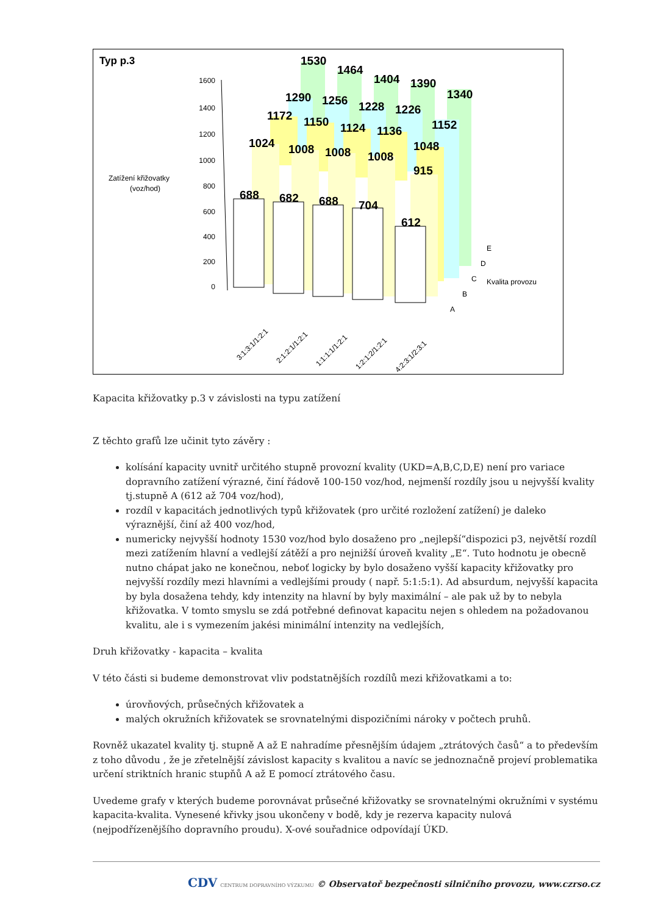Typ p.3
Zatížení křižovatky
(voz/hod)
1600
1400
1200
1000
800
600
400
200
0
1530
1464
1404
1390
1340
1290
1256
1228
1226
1152
1172
1150
1124
1136
1048
1024
1008
1008
1008
915
688
682
688
704
612
E
D
C
B
A
Kvalita provozu
3:1:3:1/1:2:1
2:1:2:1/1:2:1
1:1:1:1/1:2:1
1:2:1:2/1:2:1
4:2:3:1/2:3:1
Kapacita křižovatky p.3 v závislosti na typu zatížení
Z těchto grafů lze učinit tyto závěry :
kolísání kapacity uvnitř určitého stupně provozní kvality (UKD=A,B,C,D,E) není pro variace dopravního zatížení výrazné, činí řádově 100-150 voz/hod, nejmenší rozdíly jsou u nejvyšší kvality tj.stupně A (612 až 704 voz/hod),
rozdíl v kapacitách jednotlivých typů křižovatek (pro určité rozložení zatížení) je daleko výraznější, činí až 400 voz/hod,
numericky nejvyšší hodnoty 1530 voz/hod bylo dosaženo pro „nejlepší“dispozici p3, největší rozdíl mezi zatížením hlavní a vedlejší zátěží a pro nejnižší úroveň kvality „E“. Tuto hodnotu je obecně nutno chápat jako ne konečnou, neboť logicky by bylo dosaženo vyšší kapacity křižovatky pro nejvyšší rozdíly mezi hlavními a vedlejšími proudy ( např. 5:1:5:1). Ad absurdum, nejvyšší kapacita by byla dosažena tehdy, kdy intenzity na hlavní by byly maximální – ale pak už by to nebyla křižovatka. V tomto smyslu se zdá potřebné definovat kapacitu nejen s ohledem na požadovanou kvalitu, ale i s vymezením jakési minimální intenzity na vedlejších,
Druh křižovatky - kapacita – kvalita
V této části si budeme demonstrovat vliv podstatnějších rozdílů mezi křižovatkami a to:
úrovňových, průsečných křižovatek a
malých okružních křižovatek se srovnatelnými dispozičními nároky v počtech pruhů.
Rovněž ukazatel kvality tj. stupně A až E nahradíme přesnějším údajem „ztrátových časů“ a to především z toho důvodu , že je zřetelnější závislost kapacity s kvalitou a navíc se jednoznačně projeví problematika určení striktních hranic stupňů A až E pomocí ztrátového času.
Uvedeme grafy v kterých budeme porovnávat průsečné křižovatky se srovnatelnými okružními v systému kapacita-kvalita. Vynesené křivky jsou ukončeny v bodě, kdy je rezerva kapacity nulová (nejpodřízenějšího dopravního proudu). X-ové souřadnice odpovídají ÚKD.
CDV CENTRUM DOPRAVNÍHO VÝZKUMU © Observatoř bezpečnosti silničního provozu, www.czrso.cz